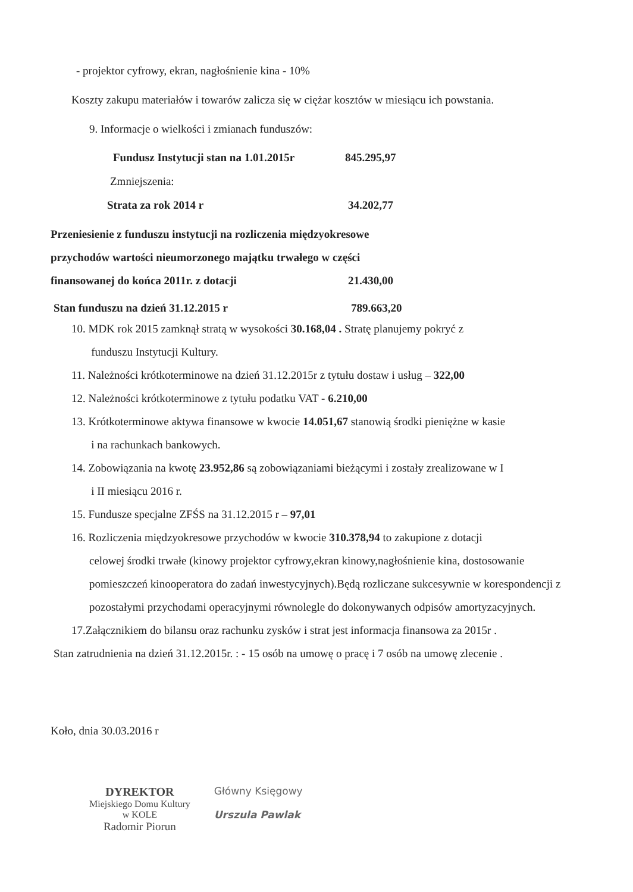- projektor cyfrowy, ekran, nagłośnienie kina - 10%
Koszty zakupu materiałów i towarów zalicza się w ciężar kosztów w miesiącu ich powstania.
9. Informacje o wielkości i zmianach funduszów:
Fundusz Instytucji stan na 1.01.2015r 845.295,97
Zmniejszenia:
Strata za rok 2014 r 34.202,77
Przeniesienie z funduszu instytucji na rozliczenia międzyokresowe
przychodów wartości nieumorzonego majątku trwałego w części
finansowanej do końca 2011r. z dotacji 21.430,00
Stan funduszu na dzień 31.12.2015 r 789.663,20
10. MDK rok 2015 zamknął stratą w wysokości 30.168,04 . Stratę planujemy pokryć z
funduszu Instytucji Kultury.
11. Należności krótkoterminowe na dzień 31.12.2015r z tytułu dostaw i usług – 322,00
12. Należności krótkoterminowe z tytułu podatku VAT - 6.210,00
13. Krótkoterminowe aktywa finansowe w kwocie 14.051,67 stanowią środki pieniężne w kasie
i na rachunkach bankowych.
14. Zobowiązania na kwotę 23.952,86 są zobowiązaniami bieżącymi i zostały zrealizowane w I
i II miesiącu 2016 r.
15. Fundusze specjalne ZFŚS na 31.12.2015 r – 97,01
16. Rozliczenia międzyokresowe przychodów w kwocie 310.378,94 to zakupione z dotacji
celowej środki trwałe (kinowy projektor cyfrowy,ekran kinowy,nagłośnienie kina, dostosowanie pomieszczeń kinooperatora do zadań inwestycyjnych).Będą rozliczane sukcesywnie w korespondencji z pozostałymi przychodami operacyjnymi równolegle do dokonywanych odpisów amortyzacyjnych.
17.Załącznikiem do bilansu oraz rachunku zysków i strat jest informacja finansowa za 2015r .
Stan zatrudnienia na dzień 31.12.2015r. : - 15 osób na umowę o pracę i 7 osób na umowę zlecenie .
Koło, dnia 30.03.2016 r
DYREKTOR
Miejskiego Domu Kultury
w KOLE
Radomir Piorun
Główny Księgowy
Urszula Pawlak